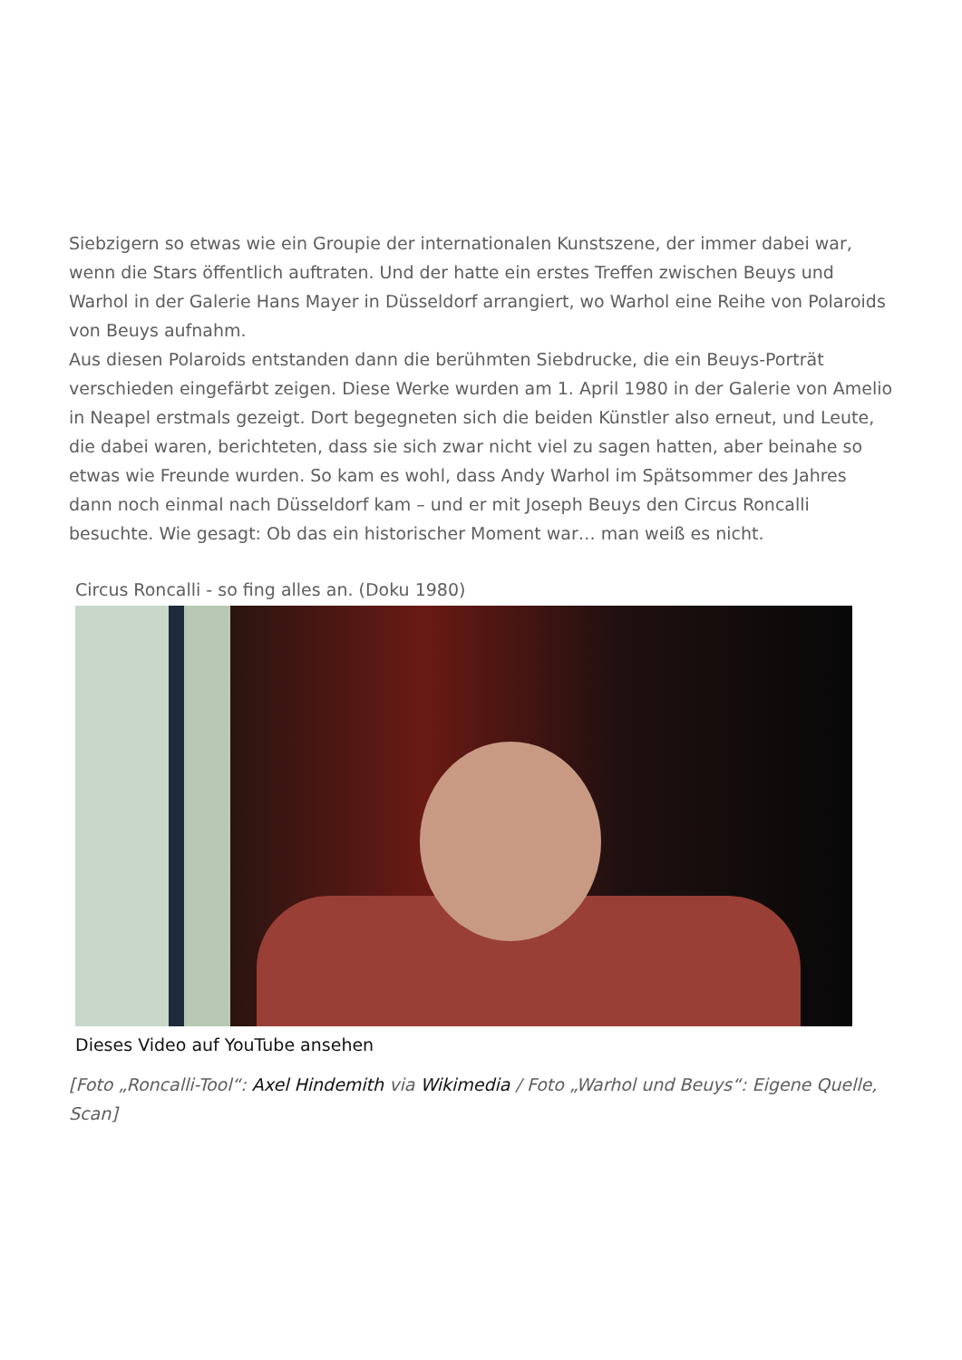Siebzigern so etwas wie ein Groupie der internationalen Kunstszene, der immer dabei war, wenn die Stars öffentlich auftraten. Und der hatte ein erstes Treffen zwischen Beuys und Warhol in der Galerie Hans Mayer in Düsseldorf arrangiert, wo Warhol eine Reihe von Polaroids von Beuys aufnahm.
Aus diesen Polaroids entstanden dann die berühmten Siebdrucke, die ein Beuys-Porträt verschieden eingefärbt zeigen. Diese Werke wurden am 1. April 1980 in der Galerie von Amelio in Neapel erstmals gezeigt. Dort begegneten sich die beiden Künstler also erneut, und Leute, die dabei waren, berichteten, dass sie sich zwar nicht viel zu sagen hatten, aber beinahe so etwas wie Freunde wurden. So kam es wohl, dass Andy Warhol im Spätsommer des Jahres dann noch einmal nach Düsseldorf kam – und er mit Joseph Beuys den Circus Roncalli besuchte. Wie gesagt: Ob das ein historischer Moment war… man weiß es nicht.
Circus Roncalli - so fing alles an. (Doku 1980)
Dieses Video auf YouTube ansehen
[Foto „Roncalli-Tool“: Axel Hindemith via Wikimedia / Foto „Warhol und Beuys“: Eigene Quelle, Scan]